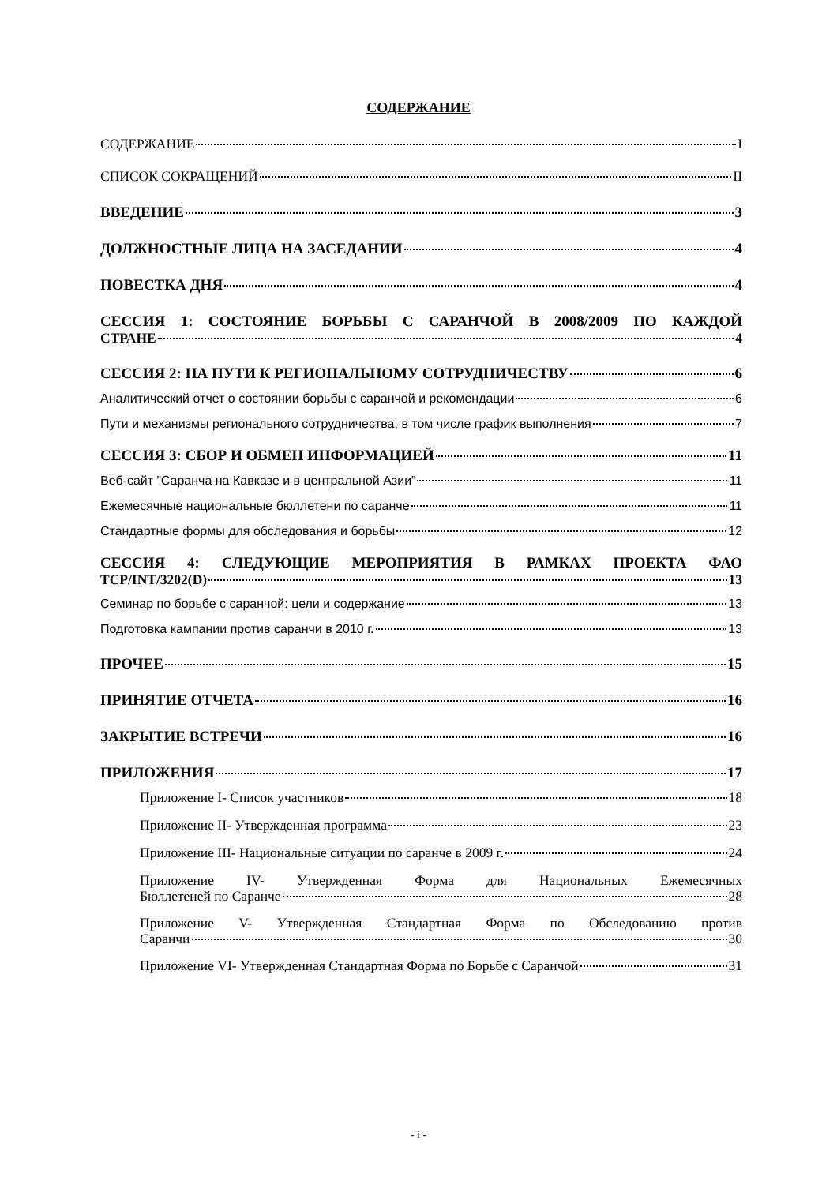СОДЕРЖАНИЕ
СОДЕРЖАНИЕ I
СПИСОК СОКРАЩЕНИЙ II
ВВЕДЕНИЕ 3
ДОЛЖНОСТНЫЕ ЛИЦА НА ЗАСЕДАНИИ 4
ПОВЕСТКА ДНЯ 4
СЕССИЯ 1: СОСТОЯНИЕ БОРЬБЫ С САРАНЧОЙ В 2008/2009 ПО КАЖДОЙ
СТРАНЕ 4
СЕССИЯ 2: НА ПУТИ К РЕГИОНАЛЬНОМУ СОТРУДНИЧЕСТВУ 6
Аналитический отчет о состоянии борьбы с саранчой и рекомендации 6
Пути и механизмы регионального сотрудничества, в том числе график выполнения 7
СЕССИЯ 3: СБОР И ОБМЕН ИНФОРМАЦИЕЙ 11
Веб-сайт ”Саранча на Кавказе и в центральной Азии” 11
Ежемесячные национальные бюллетени по саранче 11
Стандартные формы для обследования и борьбы 12
СЕССИЯ 4: СЛЕДУЮЩИЕ МЕРОПРИЯТИЯ В РАМКАХ ПРОЕКТА ФАО
TCP/INT/3202(D) 13
Семинар по борьбе с саранчой: цели и содержание 13
Подготовка кампании против саранчи в 2010 г. 13
ПРОЧЕЕ 15
ПРИНЯТИЕ ОТЧЕТА 16
ЗАКРЫТИЕ ВСТРЕЧИ 16
ПРИЛОЖЕНИЯ 17
Приложение I- Список участников 18
Приложение II- Утвержденная программа 23
Приложение III- Национальные ситуации по саранче в 2009 г. 24
Приложение IV- Утвержденная Форма для Национальных Ежемесячных
Бюллетеней по Саранче 28
Приложение V- Утвержденная Стандартная Форма по Обследованию против
Саранчи 30
Приложение VI- Утвержденная Стандартная Форма по Борьбе с Саранчой 31
- i -